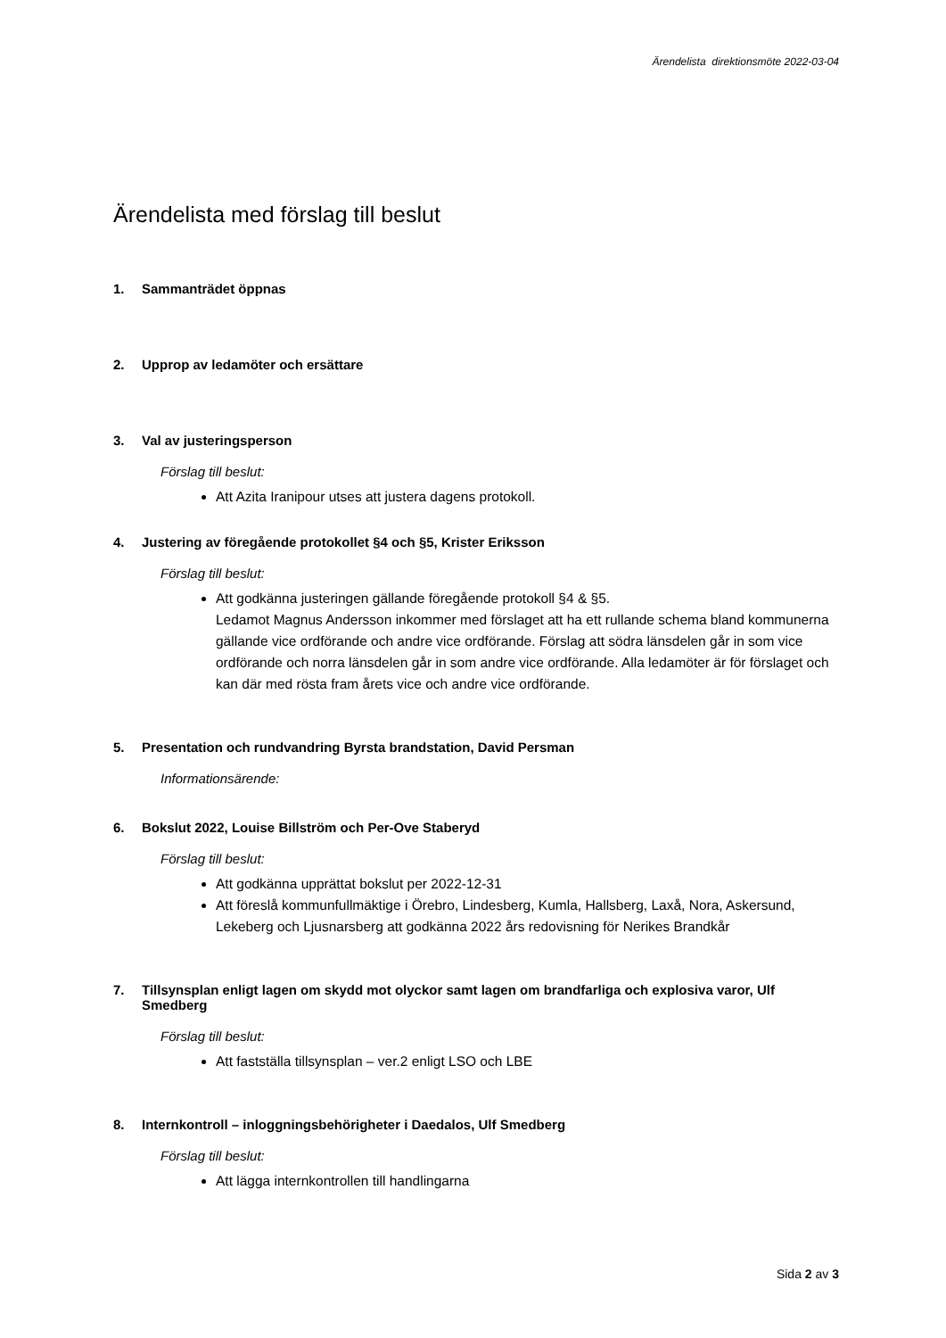Ärendelista direktionsmöte 2022-03-04
Ärendelista med förslag till beslut
1. Sammanträdet öppnas
2. Upprop av ledamöter och ersättare
3. Val av justeringsperson
Förslag till beslut:
Att Azita Iranipour utses att justera dagens protokoll.
4. Justering av föregående protokollet §4 och §5, Krister Eriksson
Förslag till beslut:
Att godkänna justeringen gällande föregående protokoll §4 & §5.
Ledamot Magnus Andersson inkommer med förslaget att ha ett rullande schema bland kommunerna gällande vice ordförande och andre vice ordförande. Förslag att södra länsdelen går in som vice ordförande och norra länsdelen går in som andre vice ordförande. Alla ledamöter är för förslaget och kan där med rösta fram årets vice och andre vice ordförande.
5. Presentation och rundvandring Byrsta brandstation, David Persman
Informationsärende:
6. Bokslut 2022, Louise Billström och Per-Ove Staberyd
Förslag till beslut:
Att godkänna upprättat bokslut per 2022-12-31
Att föreslå kommunfullmäktige i Örebro, Lindesberg, Kumla, Hallsberg, Laxå, Nora, Askersund, Lekeberg och Ljusnarsberg att godkänna 2022 års redovisning för Nerikes Brandkår
7. Tillsynsplan enligt lagen om skydd mot olyckor samt lagen om brandfarliga och explosiva varor, Ulf Smedberg
Förslag till beslut:
Att fastställa tillsynsplan – ver.2 enligt LSO och LBE
8. Internkontroll – inloggningsbehörigheter i Daedalos, Ulf Smedberg
Förslag till beslut:
Att lägga internkontrollen till handlingarna
Sida 2 av 3